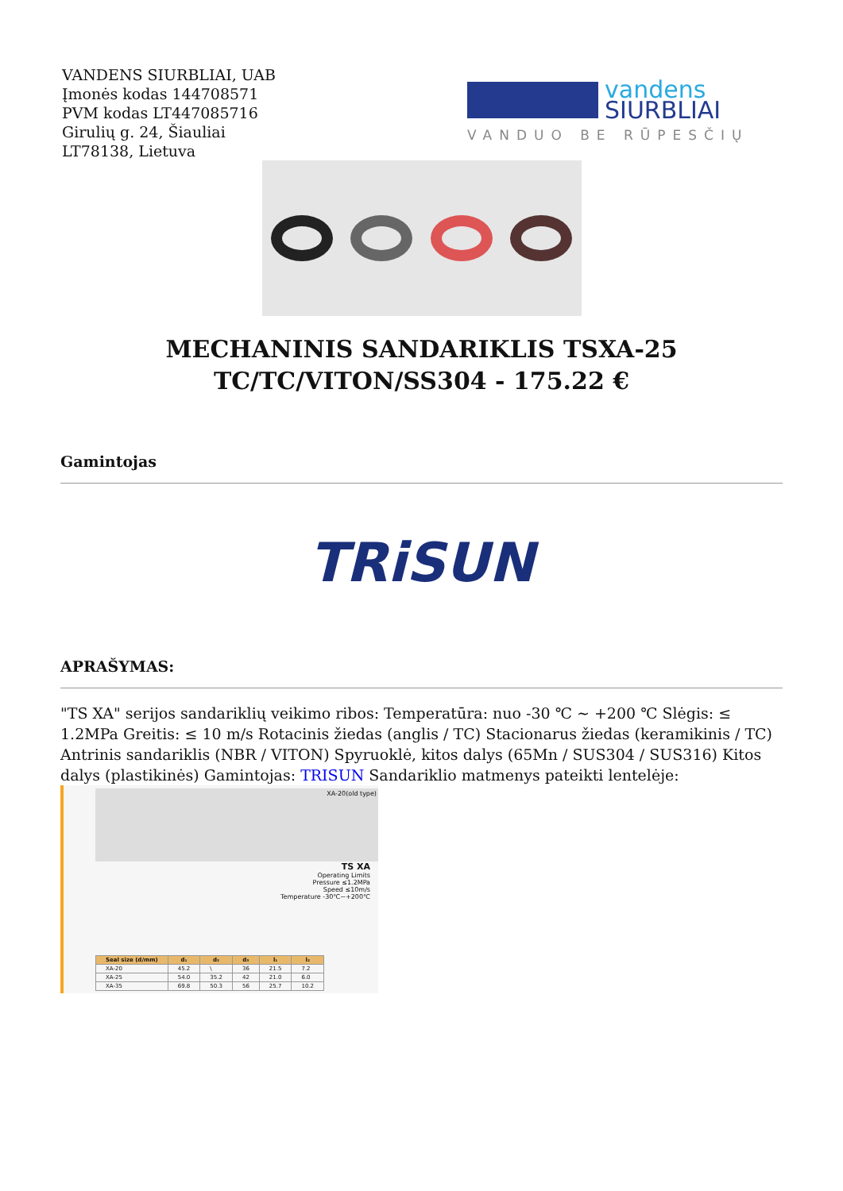VANDENS SIURBLIAI, UAB
Įmonės kodas 144708571
PVM kodas LT447085716
Girulių g. 24, Šiauliai
LT78138, Lietuva
vandens
SIURBLIAI
VANDUO BE RŪPESČIŲ
MECHANINIS SANDARIKLIS TSXA-25 TC/TC/VITON/SS304 - 175.22 €
Gamintojas
TRiSUN
APRAŠYMAS:
"TS XA" serijos sandariklių veikimo ribos: Temperatūra: nuo -30 ℃ ~ +200 ℃ Slėgis: ≤ 1.2MPa Greitis: ≤ 10 m/s Rotacinis žiedas (anglis / TC) Stacionarus žiedas (keramikinis / TC) Antrinis sandariklis (NBR / VITON) Spyruoklė, kitos dalys (65Mn / SUS304 / SUS316) Kitos dalys (plastikinės) Gamintojas: TRISUN Sandariklio matmenys pateikti lentelėje:
XA-20(old type)
TS XA
Operating Limits
Pressure ≤1.2MPa
Speed ≤10m/s
Temperature -30℃~+200℃
| Seal size (d/mm) | d₁ | d₂ | d₃ | l₁ | l₂ |
| --- | --- | --- | --- | --- | --- |
| XA-20 | 45.2 | \ | 36 | 21.5 | 7.2 |
| XA-25 | 54.0 | 35.2 | 42 | 21.0 | 6.0 |
| XA-35 | 69.8 | 50.3 | 56 | 25.7 | 10.2 |